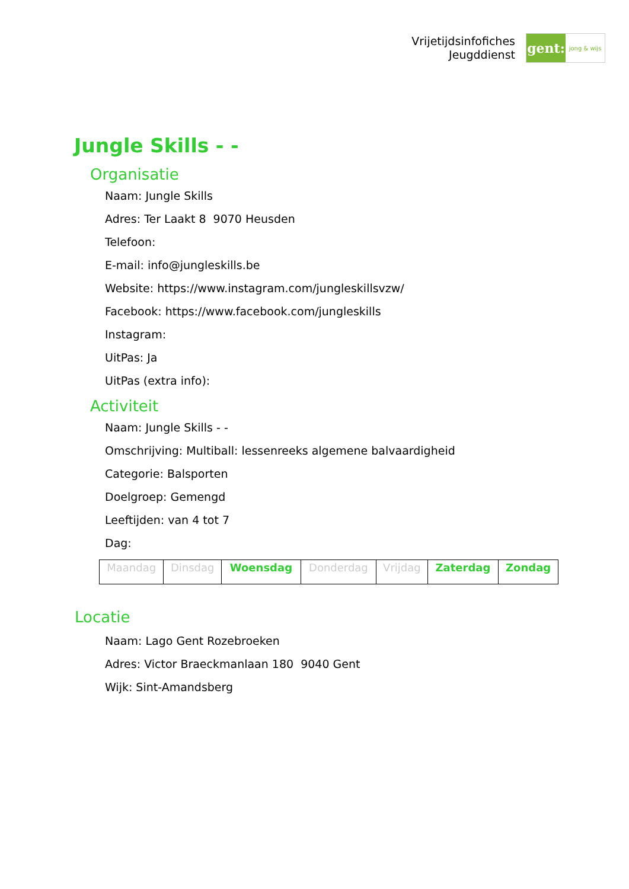Vrijetijdsinfofiches
Jeugddienst
gent:
jong & wijs
Jungle Skills - -
Organisatie
Naam: Jungle Skills
Adres: Ter Laakt 8 9070 Heusden
Telefoon:
E-mail: info@jungleskills.be
Website: https://www.instagram.com/jungleskillsvzw/
Facebook: https://www.facebook.com/jungleskills
Instagram:
UitPas: Ja
UitPas (extra info):
Activiteit
Naam: Jungle Skills - -
Omschrijving: Multiball: lessenreeks algemene balvaardigheid
Categorie: Balsporten
Doelgroep: Gemengd
Leeftijden: van 4 tot 7
Dag:
| Maandag | Dinsdag | Woensdag | Donderdag | Vrijdag | Zaterdag | Zondag |
Locatie
Naam: Lago Gent Rozebroeken
Adres: Victor Braeckmanlaan 180 9040 Gent
Wijk: Sint-Amandsberg